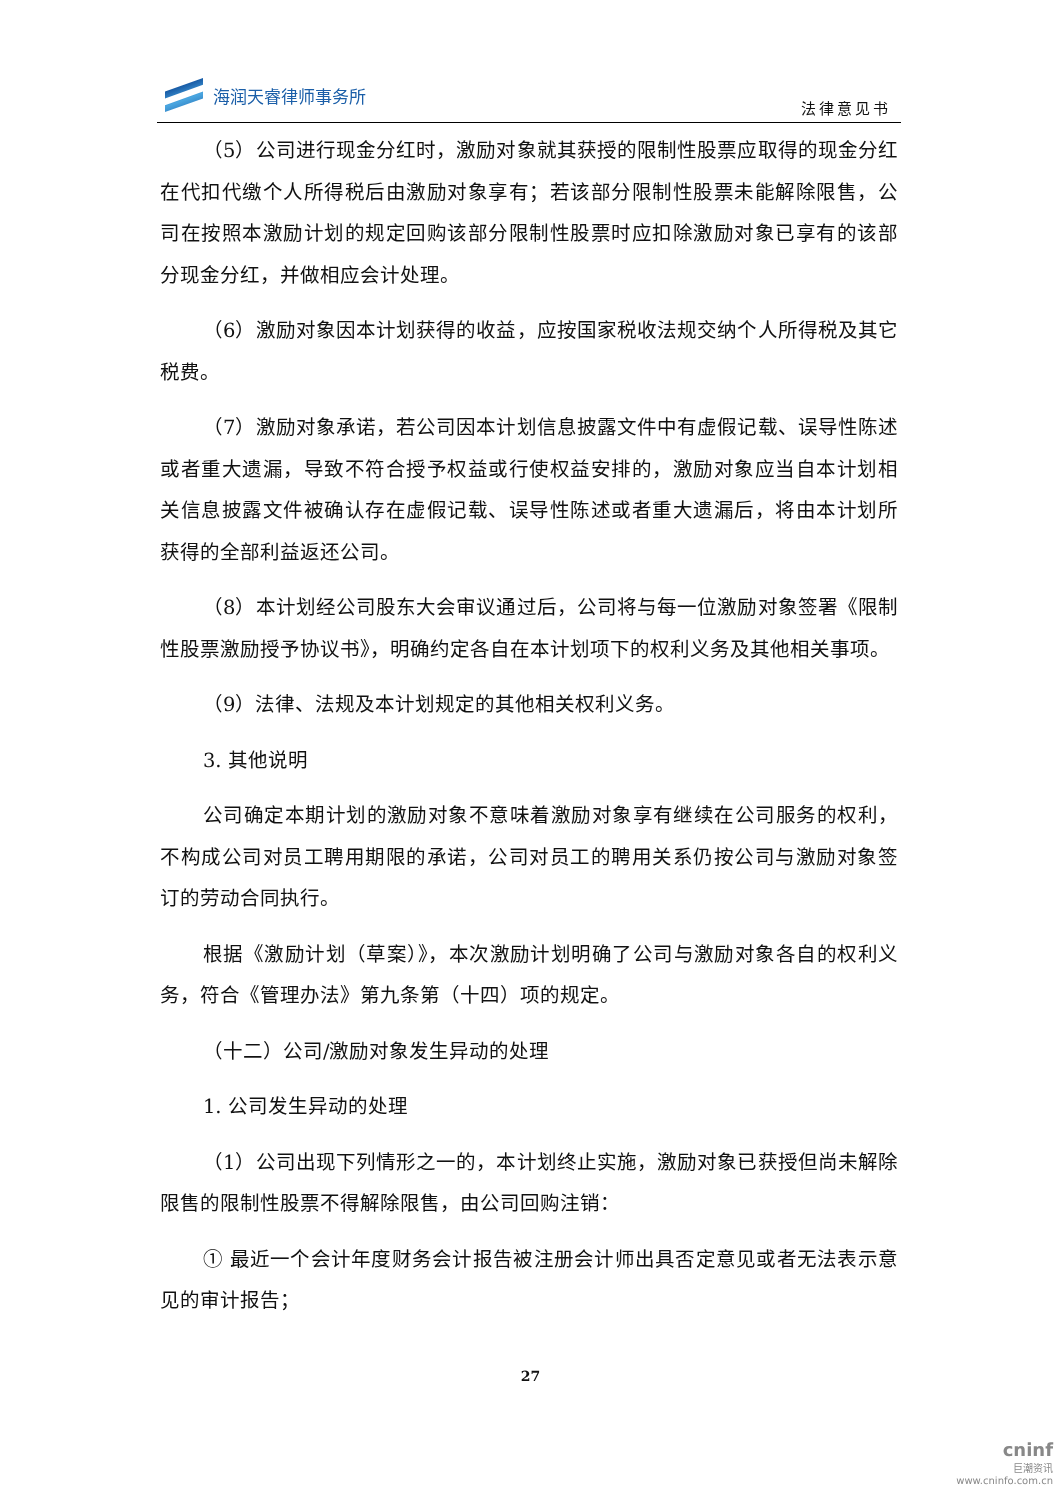海润天睿律师事务所
法律意见书
（5）公司进行现金分红时，激励对象就其获授的限制性股票应取得的现金分红在代扣代缴个人所得税后由激励对象享有；若该部分限制性股票未能解除限售，公司在按照本激励计划的规定回购该部分限制性股票时应扣除激励对象已享有的该部分现金分红，并做相应会计处理。
（6）激励对象因本计划获得的收益，应按国家税收法规交纳个人所得税及其它税费。
（7）激励对象承诺，若公司因本计划信息披露文件中有虚假记载、误导性陈述或者重大遗漏，导致不符合授予权益或行使权益安排的，激励对象应当自本计划相关信息披露文件被确认存在虚假记载、误导性陈述或者重大遗漏后，将由本计划所获得的全部利益返还公司。
（8）本计划经公司股东大会审议通过后，公司将与每一位激励对象签署《限制性股票激励授予协议书》，明确约定各自在本计划项下的权利义务及其他相关事项。
（9）法律、法规及本计划规定的其他相关权利义务。
3. 其他说明
公司确定本期计划的激励对象不意味着激励对象享有继续在公司服务的权利，不构成公司对员工聘用期限的承诺，公司对员工的聘用关系仍按公司与激励对象签订的劳动合同执行。
根据《激励计划（草案）》，本次激励计划明确了公司与激励对象各自的权利义务，符合《管理办法》第九条第（十四）项的规定。
（十二）公司/激励对象发生异动的处理
1. 公司发生异动的处理
（1）公司出现下列情形之一的，本计划终止实施，激励对象已获授但尚未解除限售的限制性股票不得解除限售，由公司回购注销：
① 最近一个会计年度财务会计报告被注册会计师出具否定意见或者无法表示意见的审计报告；
27
cninf
巨潮资讯
www.cninfo.com.cn